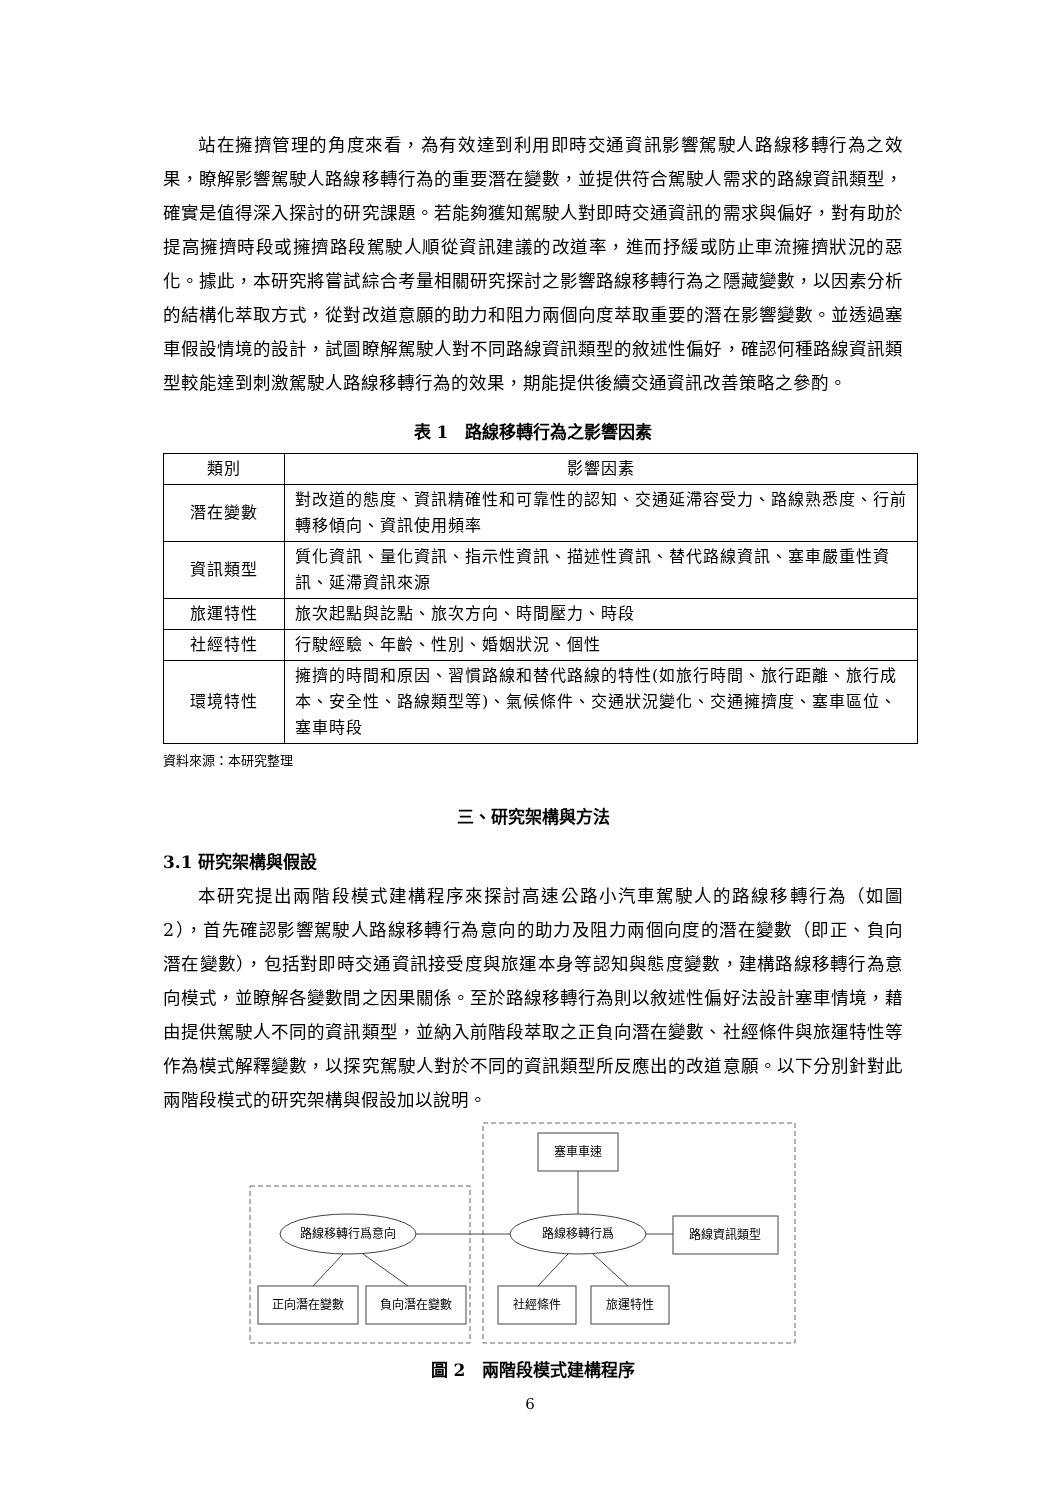站在擁擠管理的角度來看，為有效達到利用即時交通資訊影響駕駛人路線移轉行為之效果，瞭解影響駕駛人路線移轉行為的重要潛在變數，並提供符合駕駛人需求的路線資訊類型，確實是值得深入探討的研究課題。若能夠獲知駕駛人對即時交通資訊的需求與偏好，對有助於提高擁擠時段或擁擠路段駕駛人順從資訊建議的改道率，進而抒緩或防止車流擁擠狀況的惡化。據此，本研究將嘗試綜合考量相關研究探討之影響路線移轉行為之隱藏變數，以因素分析的結構化萃取方式，從對改道意願的助力和阻力兩個向度萃取重要的潛在影響變數。並透過塞車假設情境的設計，試圖瞭解駕駛人對不同路線資訊類型的敘述性偏好，確認何種路線資訊類型較能達到刺激駕駛人路線移轉行為的效果，期能提供後續交通資訊改善策略之參酌。
表 1　路線移轉行為之影響因素
| 類別 | 影響因素 |
| --- | --- |
| 潛在變數 | 對改道的態度、資訊精確性和可靠性的認知、交通延滯容受力、路線熟悉度、行前轉移傾向、資訊使用頻率 |
| 資訊類型 | 質化資訊、量化資訊、指示性資訊、描述性資訊、替代路線資訊、塞車嚴重性資訊、延滯資訊來源 |
| 旅運特性 | 旅次起點與訖點、旅次方向、時間壓力、時段 |
| 社經特性 | 行駛經驗、年齡、性別、婚姻狀況、個性 |
| 環境特性 | 擁擠的時間和原因、習慣路線和替代路線的特性(如旅行時間、旅行距離、旅行成本、安全性、路線類型等)、氣候條件、交通狀況變化、交通擁擠度、塞車區位、塞車時段 |
資料來源：本研究整理
三、研究架構與方法
3.1 研究架構與假設
本研究提出兩階段模式建構程序來探討高速公路小汽車駕駛人的路線移轉行為（如圖 2），首先確認影響駕駛人路線移轉行為意向的助力及阻力兩個向度的潛在變數（即正、負向潛在變數），包括對即時交通資訊接受度與旅運本身等認知與態度變數，建構路線移轉行為意向模式，並瞭解各變數間之因果關係。至於路線移轉行為則以敘述性偏好法設計塞車情境，藉由提供駕駛人不同的資訊類型，並納入前階段萃取之正負向潛在變數、社經條件與旅運特性等作為模式解釋變數，以探究駕駛人對於不同的資訊類型所反應出的改道意願。以下分別針對此兩階段模式的研究架構與假設加以說明。
塞車車速
路線資訊類型
路線移轉行爲意向
路線移轉行爲
正向潛在變數
負向潛在變數
社經條件
旅運特性
圖 2　兩階段模式建構程序
6